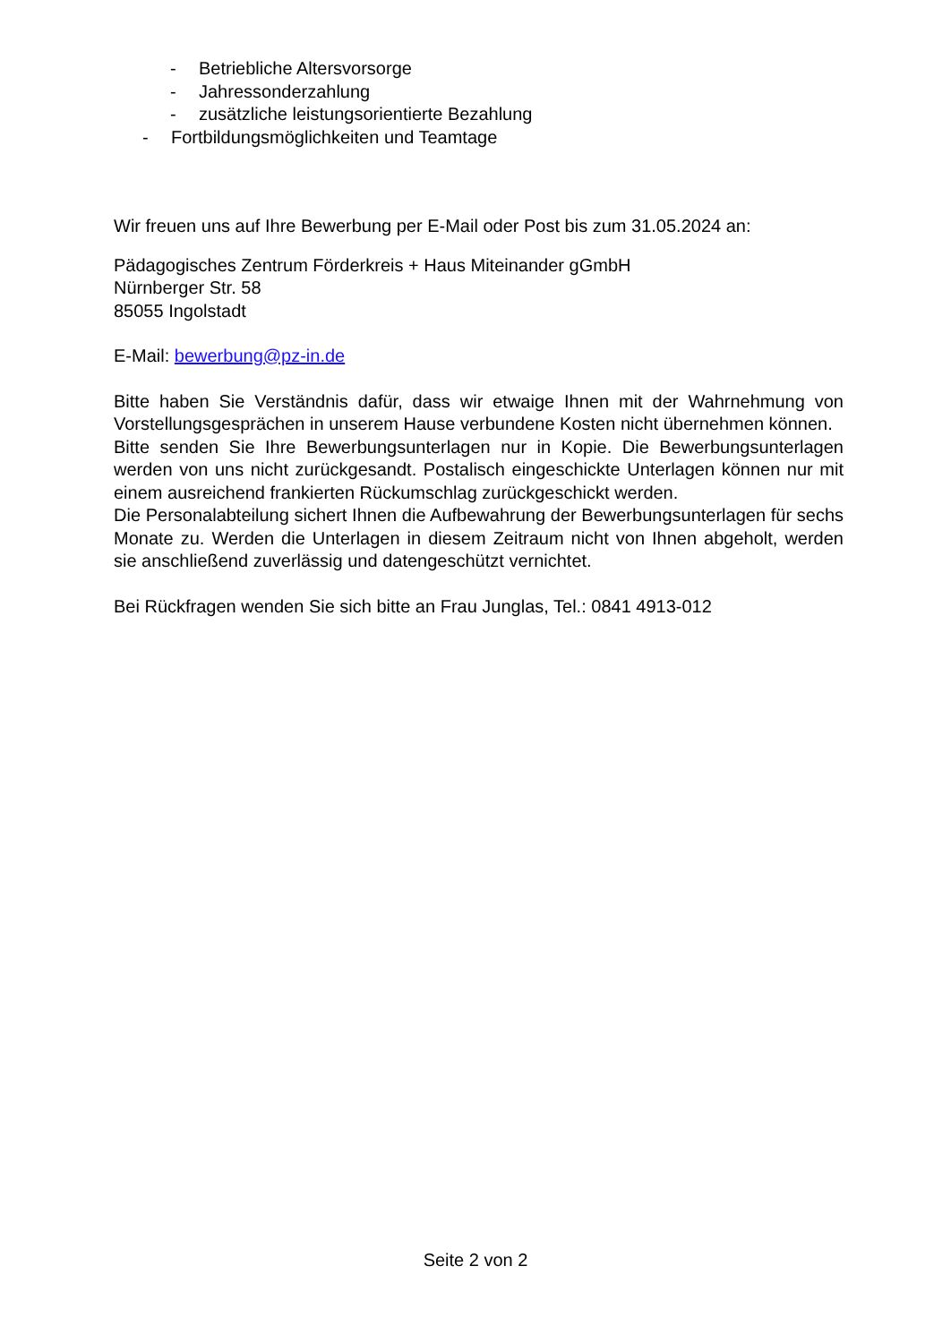- Betriebliche Altersvorsorge
- Jahressonderzahlung
- zusätzliche leistungsorientierte Bezahlung
- Fortbildungsmöglichkeiten und Teamtage
Wir freuen uns auf Ihre Bewerbung per E-Mail oder Post bis zum 31.05.2024 an:
Pädagogisches Zentrum Förderkreis + Haus Miteinander gGmbH
Nürnberger Str. 58
85055 Ingolstadt
E-Mail: bewerbung@pz-in.de
Bitte haben Sie Verständnis dafür, dass wir etwaige Ihnen mit der Wahrnehmung von Vorstellungsgesprächen in unserem Hause verbundene Kosten nicht übernehmen können.
Bitte senden Sie Ihre Bewerbungsunterlagen nur in Kopie. Die Bewerbungsunterlagen werden von uns nicht zurückgesandt. Postalisch eingeschickte Unterlagen können nur mit einem ausreichend frankierten Rückumschlag zurückgeschickt werden.
Die Personalabteilung sichert Ihnen die Aufbewahrung der Bewerbungsunterlagen für sechs Monate zu. Werden die Unterlagen in diesem Zeitraum nicht von Ihnen abgeholt, werden sie anschließend zuverlässig und datengeschützt vernichtet.
Bei Rückfragen wenden Sie sich bitte an Frau Junglas, Tel.: 0841 4913-012
Seite 2 von 2